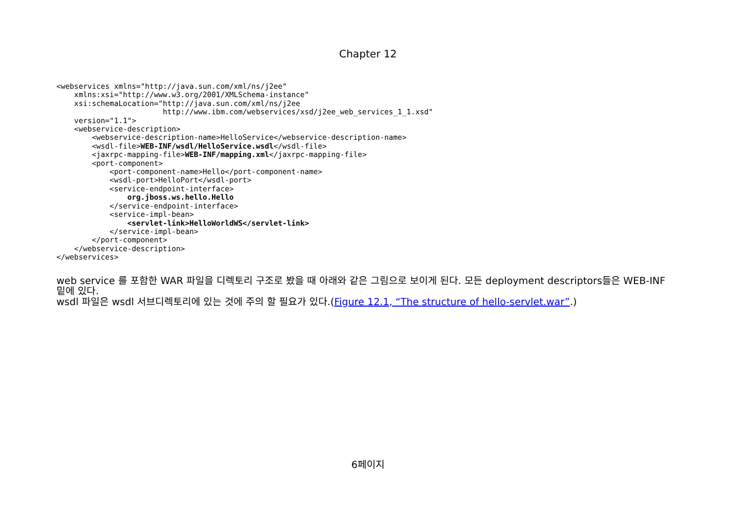Chapter 12
<webservices xmlns="http://java.sun.com/xml/ns/j2ee"
    xmlns:xsi="http://www.w3.org/2001/XMLSchema-instance"
    xsi:schemaLocation="http://java.sun.com/xml/ns/j2ee
                        http://www.ibm.com/webservices/xsd/j2ee_web_services_1_1.xsd"
    version="1.1">
    <webservice-description>
        <webservice-description-name>HelloService</webservice-description-name>
        <wsdl-file>WEB-INF/wsdl/HelloService.wsdl</wsdl-file>
        <jaxrpc-mapping-file>WEB-INF/mapping.xml</jaxrpc-mapping-file>
        <port-component>
            <port-component-name>Hello</port-component-name>
            <wsdl-port>HelloPort</wsdl-port>
            <service-endpoint-interface>
                org.jboss.ws.hello.Hello
            </service-endpoint-interface>
            <service-impl-bean>
                <servlet-link>HelloWorldWS</servlet-link>
            </service-impl-bean>
        </port-component>
    </webservice-description>
</webservices>
web service 를 포함한 WAR 파일을 디렉토리 구조로 봤을 때 아래와 같은 그림으로 보이게 된다. 모든 deployment descriptors들은 WEB-INF 밑에 있다.
wsdl 파일은 wsdl 서브디렉토리에 있는 것에 주의 할 필요가 있다.(Figure 12.1, “The structure of hello-servlet.war”.)
6페이지